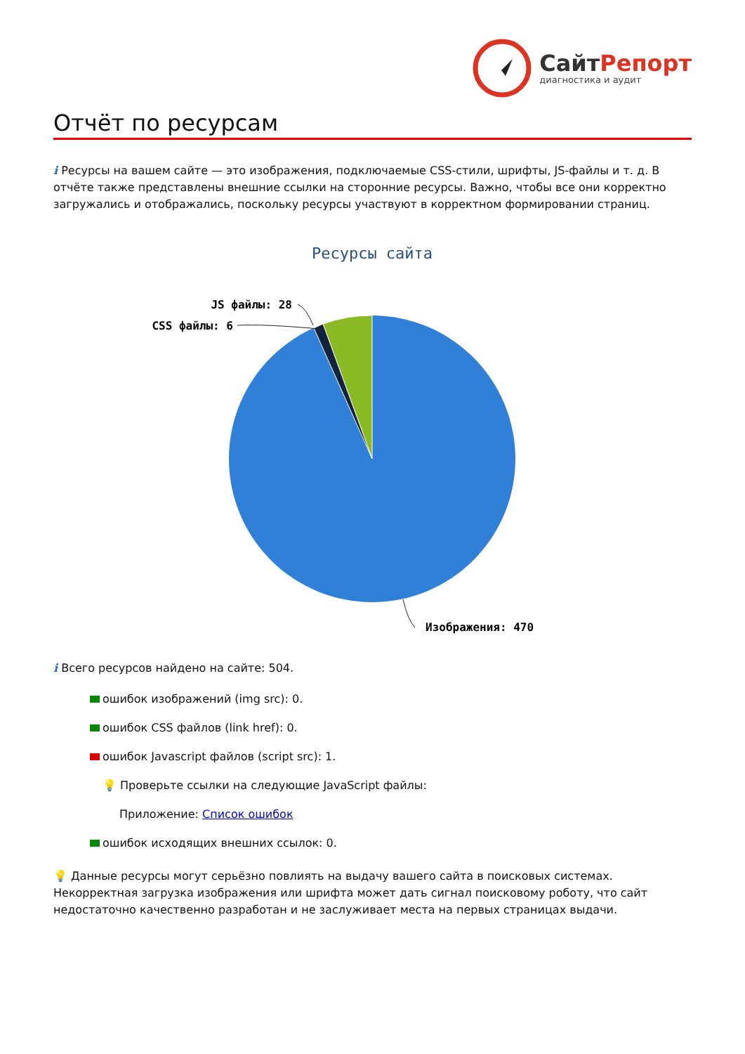СайтРепорт
диагностика и аудит
Отчёт по ресурсам
i Ресурсы на вашем сайте — это изображения, подключаемые CSS-стили, шрифты, JS-файлы и т. д. В отчёте также представлены внешние ссылки на сторонние ресурсы. Важно, чтобы все они корректно загружались и отображались, поскольку ресурсы участвуют в корректном формировании страниц.
Ресурсы сайта
JS файлы: 28
CSS файлы: 6
Изображения: 470
i Всего ресурсов найдено на сайте: 504.
ошибок изображений (img src): 0.
ошибок CSS файлов (link href): 0.
ошибок Javascript файлов (script src): 1.
💡 Проверьте ссылки на следующие JavaScript файлы:
Приложение: Список ошибок
ошибок исходящих внешних ссылок: 0.
💡 Данные ресурсы могут серьёзно повлиять на выдачу вашего сайта в поисковых системах. Некорректная загрузка изображения или шрифта может дать сигнал поисковому роботу, что сайт недостаточно качественно разработан и не заслуживает места на первых страницах выдачи.